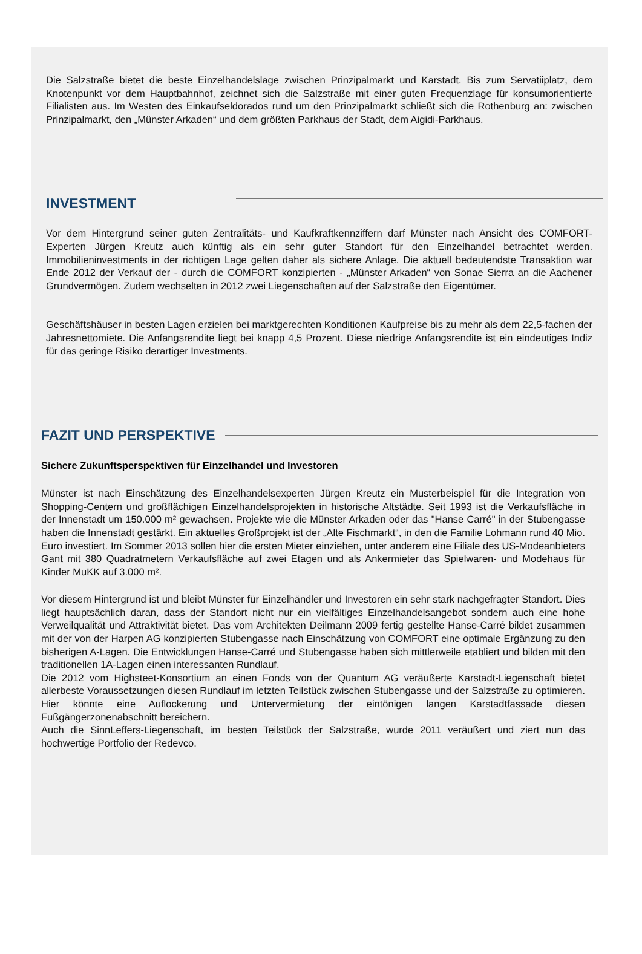Die Salzstraße bietet die beste Einzelhandelslage zwischen Prinzipalmarkt und Karstadt. Bis zum Servatiiplatz, dem Knotenpunkt vor dem Hauptbahnhof, zeichnet sich die Salzstraße mit einer guten Frequenzlage für konsumorientierte Filialisten aus. Im Westen des Einkaufseldorados rund um den Prinzipalmarkt schließt sich die Rothenburg an: zwischen Prinzipalmarkt, den „Münster Arkaden“ und dem größten Parkhaus der Stadt, dem Aigidi-Parkhaus.
INVESTMENT
Vor dem Hintergrund seiner guten Zentralitäts- und Kaufkraftkennziffern darf Münster nach Ansicht des COMFORT-Experten Jürgen Kreutz auch künftig als ein sehr guter Standort für den Einzelhandel betrachtet werden. Immobilieninvestments in der richtigen Lage gelten daher als sichere Anlage. Die aktuell bedeutendste Transaktion war Ende 2012 der Verkauf der - durch die COMFORT konzipierten - „Münster Arkaden“ von Sonae Sierra an die Aachener Grundvermögen. Zudem wechselten in 2012 zwei Liegenschaften auf der Salzstraße den Eigentümer.
Geschäftshäuser in besten Lagen erzielen bei marktgerechten Konditionen Kaufpreise bis zu mehr als dem 22,5-fachen der Jahresnettomiete. Die Anfangsrendite liegt bei knapp 4,5 Prozent. Diese niedrige Anfangsrendite ist ein eindeutiges Indiz für das geringe Risiko derartiger Investments.
FAZIT UND PERSPEKTIVE
Sichere Zukunftsperspektiven für Einzelhandel und Investoren
Münster ist nach Einschätzung des Einzelhandelsexperten Jürgen Kreutz ein Musterbeispiel für die Integration von Shopping-Centern und großflächigen Einzelhandelsprojekten in historische Altstädte. Seit 1993 ist die Verkaufsfläche in der Innenstadt um 150.000 m² gewachsen. Projekte wie die Münster Arkaden oder das "Hanse Carré" in der Stubengasse haben die Innenstadt gestärkt. Ein aktuelles Großprojekt ist der „Alte Fischmarkt“, in den die Familie Lohmann rund 40 Mio. Euro investiert. Im Sommer 2013 sollen hier die ersten Mieter einziehen, unter anderem eine Filiale des US-Modeanbieters Gant mit 380 Quadratmetern Verkaufsfläche auf zwei Etagen und als Ankermieter das Spielwaren- und Modehaus für Kinder MuKK auf 3.000 m².
Vor diesem Hintergrund ist und bleibt Münster für Einzelhändler und Investoren ein sehr stark nachgefragter Standort. Dies liegt hauptsächlich daran, dass der Standort nicht nur ein vielfältiges Einzelhandelsangebot sondern auch eine hohe Verweilqualität und Attraktivität bietet. Das vom Architekten Deilmann 2009 fertig gestellte Hanse-Carré bildet zusammen mit der von der Harpen AG konzipierten Stubengasse nach Einschätzung von COMFORT eine optimale Ergänzung zu den bisherigen A-Lagen. Die Entwicklungen Hanse-Carré und Stubengasse haben sich mittlerweile etabliert und bilden mit den traditionellen 1A-Lagen einen interessanten Rundlauf.
Die 2012 vom Highsteet-Konsortium an einen Fonds von der Quantum AG veräußerte Karstadt-Liegenschaft bietet allerbeste Voraussetzungen diesen Rundlauf im letzten Teilstück zwischen Stubengasse und der Salzstraße zu optimieren. Hier könnte eine Auflockerung und Untervermietung der eintönigen langen Karstadtfassade diesen Fußgängerzonenabschnitt bereichern.
Auch die SinnLeffers-Liegenschaft, im besten Teilstück der Salzstraße, wurde 2011 veräußert und ziert nun das hochwertige Portfolio der Redevco.